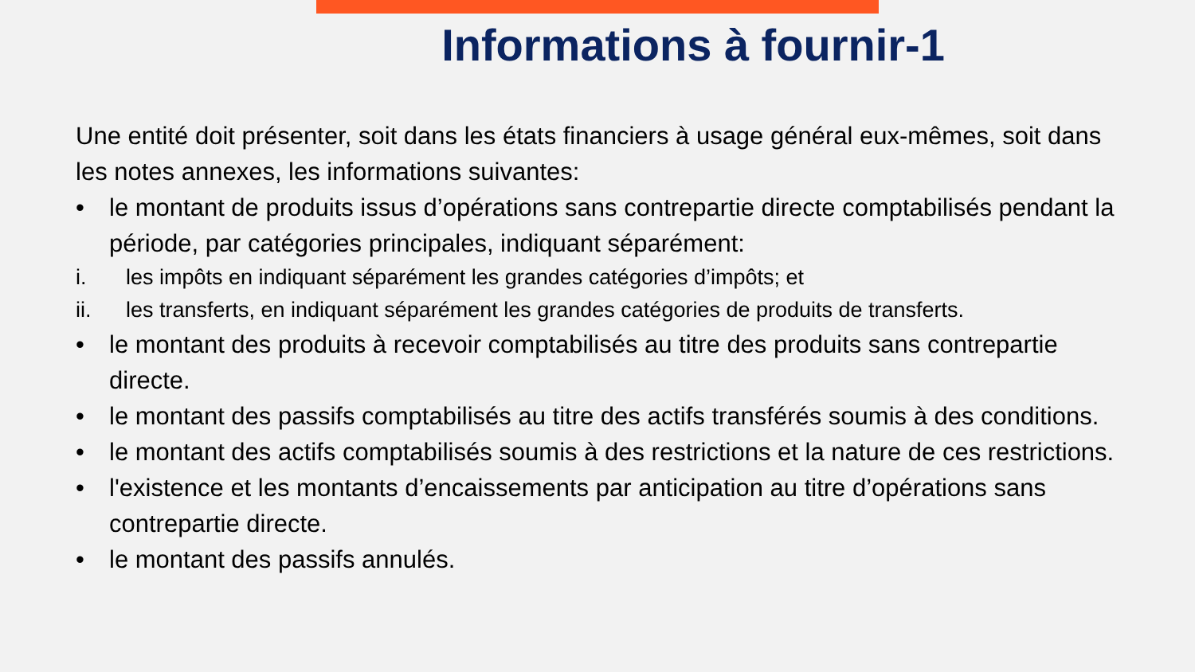Informations à fournir-1
Une entité doit présenter, soit dans les états financiers à usage général eux-mêmes, soit dans les notes annexes, les informations suivantes:
• le montant de produits issus d’opérations sans contrepartie directe comptabilisés pendant la période, par catégories principales, indiquant séparément:
i. les impôts en indiquant séparément les grandes catégories d’impôts; et
ii. les transferts, en indiquant séparément les grandes catégories de produits de transferts.
• le montant des produits à recevoir comptabilisés au titre des produits sans contrepartie directe.
• le montant des passifs comptabilisés au titre des actifs transférés soumis à des conditions.
• le montant des actifs comptabilisés soumis à des restrictions et la nature de ces restrictions.
• l'existence et les montants d’encaissements par anticipation au titre d’opérations sans contrepartie directe.
• le montant des passifs annulés.